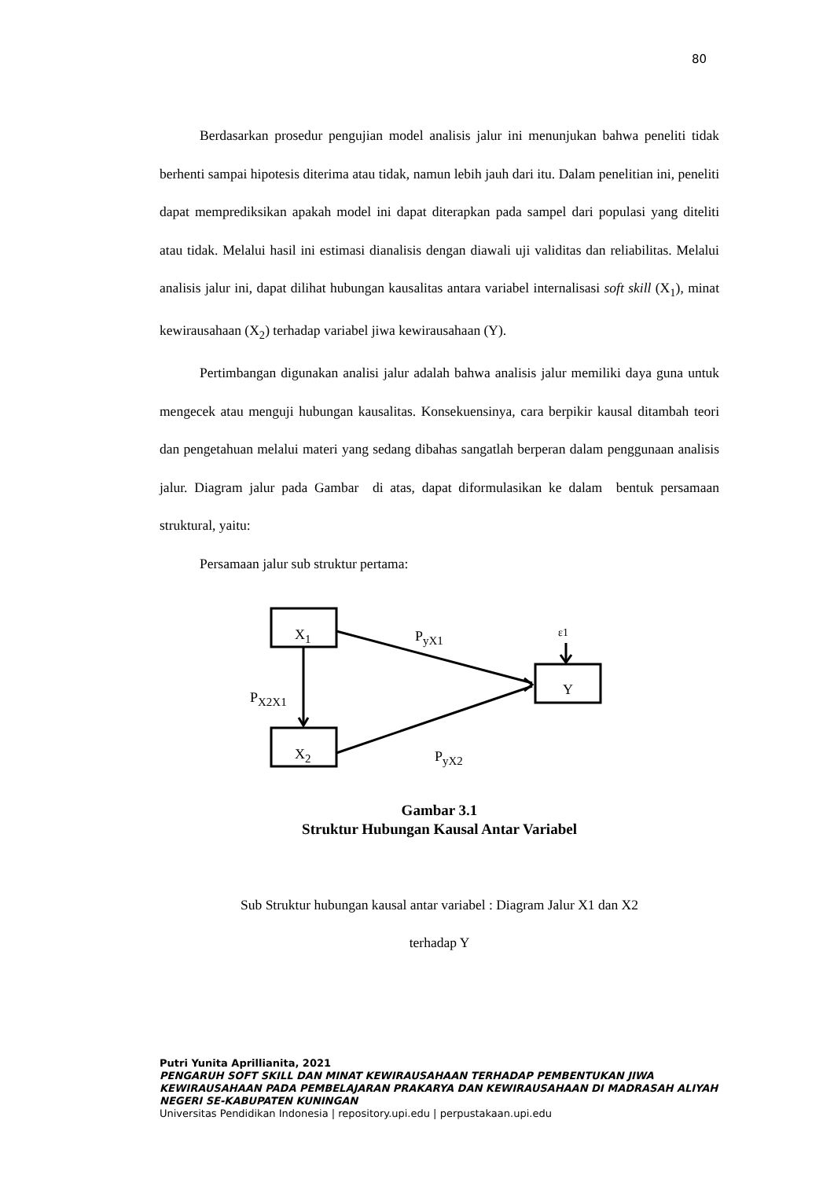80
Berdasarkan prosedur pengujian model analisis jalur ini menunjukan bahwa peneliti tidak berhenti sampai hipotesis diterima atau tidak, namun lebih jauh dari itu. Dalam penelitian ini, peneliti dapat memprediksikan apakah model ini dapat diterapkan pada sampel dari populasi yang diteliti atau tidak. Melalui hasil ini estimasi dianalisis dengan diawali uji validitas dan reliabilitas. Melalui analisis jalur ini, dapat dilihat hubungan kausalitas antara variabel internalisasi soft skill (X<sub>1</sub>), minat kewirausahaan (X<sub>2</sub>) terhadap variabel jiwa kewirausahaan (Y).
Pertimbangan digunakan analisi jalur adalah bahwa analisis jalur memiliki daya guna untuk mengecek atau menguji hubungan kausalitas. Konsekuensinya, cara berpikir kausal ditambah teori dan pengetahuan melalui materi yang sedang dibahas sangatlah berperan dalam penggunaan analisis jalur. Diagram jalur pada Gambar di atas, dapat diformulasikan ke dalam bentuk persamaan struktural, yaitu:
Persamaan jalur sub struktur pertama:
X<sub>1</sub>
X<sub>2</sub>
Y
P<sub>yX1</sub>
P<sub>yX2</sub>
P<sub>X2X1</sub>
ε1
Gambar 3.1
Struktur Hubungan Kausal Antar Variabel
Sub Struktur hubungan kausal antar variabel : Diagram Jalur X1 dan X2
terhadap Y
Putri Yunita Aprillianita, 2021
PENGARUH SOFT SKILL DAN MINAT KEWIRAUSAHAAN TERHADAP PEMBENTUKAN JIWA KEWIRAUSAHAAN PADA PEMBELAJARAN PRAKARYA DAN KEWIRAUSAHAAN DI MADRASAH ALIYAH NEGERI SE-KABUPATEN KUNINGAN
Universitas Pendidikan Indonesia | repository.upi.edu | perpustakaan.upi.edu